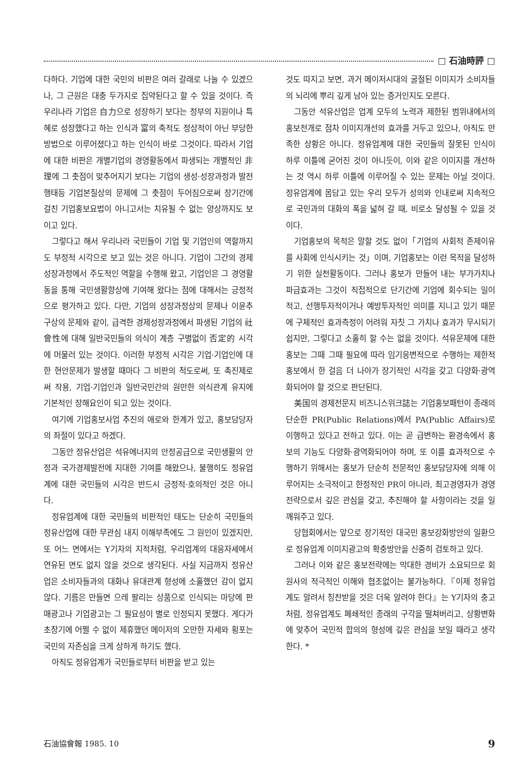□ 石油時評 □
다하다. 기업에 대한 국민의 비판은 여러 갈래로 나눌 수 있겠으나, 그 근원은 대충 두가지로 집약된다고 할 수 있을 것이다. 즉 우리나라 기업은 自力으로 성장하기 보다는 정부의 지원이나 특혜로 성장했다고 하는 인식과 富의 축적도 정상적이 아닌 부당한 방법으로 이루어졌다고 하는 인식이 바로 그것이다. 따라서 기업에 대한 비판은 개별기업의 경영활동에서 파생되는 개별적인 非理에 그 촛점이 맞추어지기 보다는 기업의 생성·성장과정과 발전행태등 기업본질상의 문제에 그 촛점이 두어짐으로써 장기간에 걸친 기업홍보요법이 아니고서는 치유될 수 없는 양상까지도 보이고 있다.
그렇다고 해서 우리나라 국민들이 기업 및 기업인의 역할까지도 부정적 시각으로 보고 있는 것은 아니다. 기업이 그간의 경제성장과정에서 주도적인 역할을 수행해 왔고, 기업인은 그 경영활동을 통해 국민생활향상에 기여해 왔다는 점에 대해서는 긍정적으로 평가하고 있다. 다만, 기업의 성장과정상의 문제나 이윤추구상의 문제와 같이, 급격한 경제성장과정에서 파생된 기업의 社會性에 대해 일반국민들의 의식이 계층 구별없이 否定的 시각에 머물러 있는 것이다. 이러한 부정적 시각은 기업·기업인에 대한 현안문제가 발생할 때마다 그 비판의 척도로써, 또 촉진제로써 작용, 기업·기업인과 일반국민간의 원만한 의식관계 유지에 기본적인 장해요인이 되고 있는 것이다.
여기에 기업홍보사업 추진의 애로와 한계가 있고, 홍보담당자의 좌절이 있다고 하겠다.
그동안 정유산업은 석유에너지의 안정공급으로 국민생활의 안정과 국가경제발전에 지대한 기여를 해왔으나, 불행히도 정유업계에 대한 국민들의 시각은 반드시 긍정적·호의적인 것은 아니다.
정유업계에 대한 국민들의 비판적인 태도는 단순히 국민들의 정유산업에 대한 무관심 내지 이해부족에도 그 원인이 있겠지만, 또 어느 면에서는 Y기자의 지적처럼, 우리업계의 대응자세에서 연유된 면도 없지 않을 것으로 생각된다. 사실 지금까지 정유산업은 소비자들과의 대화나 유대관계 형성에 소홀했던 감이 없지 않다. 기름은 만들면 으레 팔리는 상품으로 인식되는 마당에 판매광고나 기업광고는 그 필요성이 별로 인정되지 못했다. 게다가 초창기에 어쩔 수 없이 제휴했던 메이저의 오만한 자세와 횡포는 국민의 자존심을 크게 상하게 하기도 했다.
아직도 정유업계가 국민들로부터 비판을 받고 있는
것도 따지고 보면, 과거 메이저시대의 굴절된 이미지가 소비자들의 뇌리에 뿌리 깊게 남아 있는 증거인지도 모른다.
그동안 석유산업은 업계 모두의 노력과 제한된 범위내에서의 홍보전개로 점차 이미지개선의 효과를 거두고 있으나, 아직도 만족한 상황은 아니다. 정유업계에 대한 국민들의 잘못된 인식이 하루 이틀에 굳어진 것이 아니듯이, 이와 같은 이미지를 개선하는 것 역시 하루 이틀에 이루어질 수 있는 문제는 아닐 것이다. 정유업계에 몸담고 있는 우리 모두가 성의와 인내로써 지속적으로 국민과의 대화의 폭을 넓혀 갈 때, 비로소 달성될 수 있을 것이다.
기업홍보의 목적은 말할 것도 없이「기업의 사회적 존제이유를 사회에 인식시키는 것」이며, 기업홍보는 이런 목적을 달성하기 위한 실천활동이다. 그러나 홍보가 만들어 내는 부가가치나 파급효과는 그것이 직접적으로 단기간에 기업에 회수되는 일이 적고, 선행투자적이거나 예방투자적인 의미를 지니고 있기 때문에 구체적인 효과측정이 어려워 자칫 그 가치나 효과가 무시되기 쉽지만, 그렇다고 소홀히 할 수는 없을 것이다. 석유문제에 대한 홍보는 그때 그때 필요에 따라 임기응변적으로 수행하는 제한적 홍보에서 한 걸음 더 나아가 장기적인 시각을 갖고 다양화·광역화되어야 할 것으로 판단된다.
美国의 경제전문지 비즈니스위크誌는 기업홍보패턴이 종래의 단순한 PR(Public Relations)에서 PA(Public Affairs)로 이행하고 있다고 전하고 있다. 이는 곧 급변하는 환경속에서 홍보의 기능도 다양화·광역화되어야 하며, 또 이를 효과적으로 수행하기 위해서는 홍보가 단순히 전문적인 홍보담당자에 의해 이루어지는 소극적이고 한정적인 PR이 아니라, 최고경영자가 경영전략으로서 깊은 관심을 갖고, 추진해야 할 사항이라는 것을 일깨워주고 있다.
당협회에서는 앞으로 장기적인 대국민 홍보강화방안의 일환으로 정유업계 이미지광고의 확충방안을 신중히 검토하고 있다.
그러나 이와 같은 홍보전략에는 막대한 경비가 소요되므로 회원사의 적극적인 이해와 협조없이는 불가능하다.『이제 정유업계도 알려서 칭찬받을 것은 더욱 알려야 한다』는 Y기자의 충고처럼, 정유업계도 폐쇄적인 종래의 구각을 떨쳐버리고, 상황변화에 맞추어 국민적 합의의 형성에 깊은 관심을 보일 때라고 생각한다. *
石油協會報 1985. 10 9